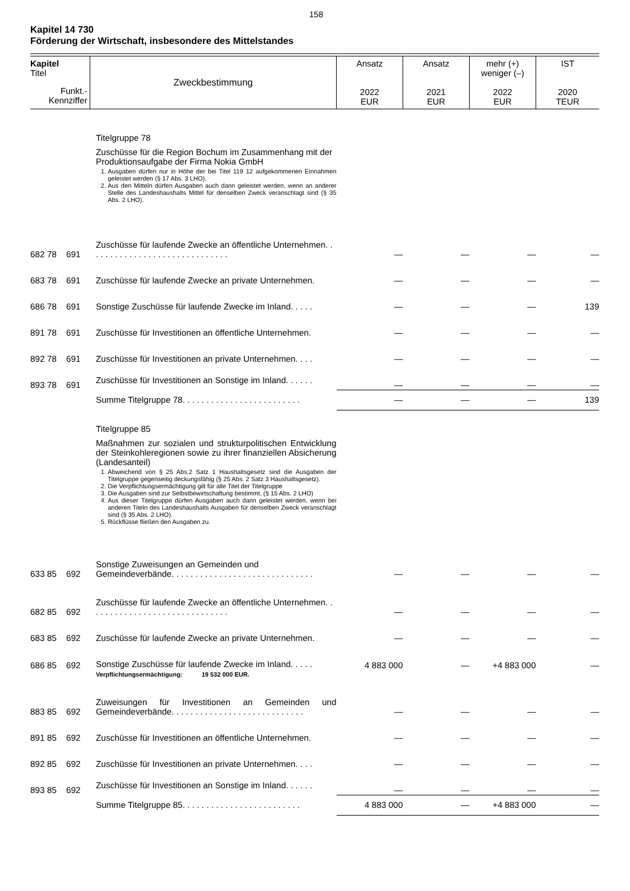158
Kapitel 14 730
Förderung der Wirtschaft, insbesondere des Mittelstandes
| Kapitel Titel Funkt.- Kennziffer | Zweckbestimmung | Ansatz 2022 EUR | Ansatz 2021 EUR | mehr (+) weniger (–) 2022 EUR | IST 2020 TEUR |
| | Titelgruppe 78 Zuschüsse für die Region Bochum im Zusammenhang mit der Produktionsaufgabe der Firma Nokia GmbH 1. Ausgaben dürfen nur in Höhe der bei Titel 119 12 aufgekommenen Einnahmen geleistet werden (§ 17 Abs. 3 LHO). 2. Aus den Mitteln dürfen Ausgaben auch dann geleistet werden, wenn an anderer Stelle des Landeshaushalts Mittel für denselben Zweck veranschlagt sind (§ 35 Abs. 2 LHO). | | | | |
| 682 78 691 | Zuschüsse für laufende Zwecke an öffentliche Unternehmen. . . . . . . . . . . . . . . . . . . . . . . . . . . . . . | — | — | — | — |
| 683 78 691 | Zuschüsse für laufende Zwecke an private Unternehmen. | — | — | — | — |
| 686 78 691 | Sonstige Zuschüsse für laufende Zwecke im Inland. . . . . | — | — | — | 139 |
| 891 78 691 | Zuschüsse für Investitionen an öffentliche Unternehmen. | — | — | — | — |
| 892 78 691 | Zuschüsse für Investitionen an private Unternehmen. . . . | — | — | — | — |
| 893 78 691 | Zuschüsse für Investitionen an Sonstige im Inland. . . . . . | — | — | — | — |
| | Summe Titelgruppe 78. . . . . . . . . . . . . . . . . . . . . . . . . | — | — | — | 139 |
| | Titelgruppe 85 Maßnahmen zur sozialen und strukturpolitischen Entwicklung der Steinkohleregionen sowie zu ihrer finanziellen Absicherung (Landesanteil) 1. Abweichend von § 25 Abs.2 Satz 1 Haushaltsgesetz sind die Ausgaben der Titelgruppe gegenseitig deckungsfähig (§ 25 Abs. 2 Satz 3 Haushaltsgesetz). 2. Die Verpflichtungsermächtigung gilt für alle Titel der Titelgruppe 3. Die Ausgaben sind zur Selbstbewirtschaftung bestimmt. (§ 15 Abs. 2 LHO) 4. Aus dieser Titelgruppe dürfen Ausgaben auch dann geleistet werden, wenn bei anderen Titeln des Landeshaushalts Ausgaben für denselben Zweck veranschlagt sind (§ 35 Abs. 2 LHO). 5. Rückflüsse fließen den Ausgaben zu. | | | | |
| 633 85 692 | Sonstige Zuweisungen an Gemeinden und Gemeindeverbände. . . . . . . . . . . . . . . . . . . . . . . . . . . . . . | — | — | — | — |
| 682 85 692 | Zuschüsse für laufende Zwecke an öffentliche Unternehmen. . . . . . . . . . . . . . . . . . . . . . . . . . . . . . | — | — | — | — |
| 683 85 692 | Zuschüsse für laufende Zwecke an private Unternehmen. | — | — | — | — |
| 686 85 692 | Sonstige Zuschüsse für laufende Zwecke im Inland. . . . . Verpflichtungsermächtigung: 19 532 000 EUR. | 4 883 000 | — | +4 883 000 | — |
| 883 85 692 | Zuweisungen für Investitionen an Gemeinden und Gemeindeverbände. . . . . . . . . . . . . . . . . . . . . . . . . . . . | — | — | — | — |
| 891 85 692 | Zuschüsse für Investitionen an öffentliche Unternehmen. | — | — | — | — |
| 892 85 692 | Zuschüsse für Investitionen an private Unternehmen. . . . | — | — | — | — |
| 893 85 692 | Zuschüsse für Investitionen an Sonstige im Inland. . . . . . | — | — | — | — |
| | Summe Titelgruppe 85. . . . . . . . . . . . . . . . . . . . . . . . . | 4 883 000 | — | +4 883 000 | — |